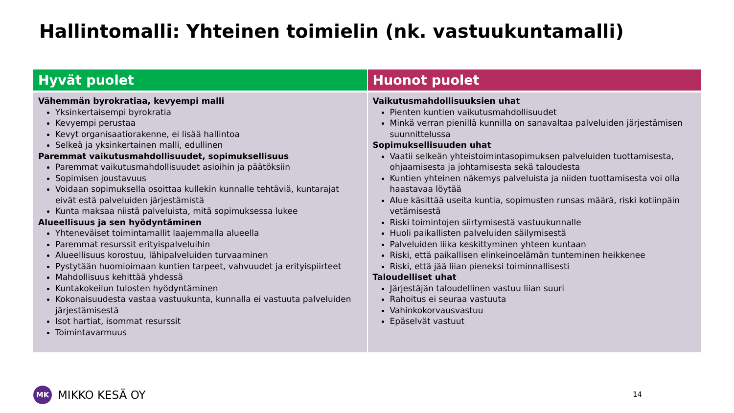Hallintomalli: Yhteinen toimielin (nk. vastuukuntamalli)
| Hyvät puolet | Huonot puolet |
| --- | --- |
| Vähemmän byrokratiaa, kevyempi malli Yksinkertaisempi byrokratia Kevyempi perustaa Kevyt organisaatiorakenne, ei lisää hallintoa Selkeä ja yksinkertainen malli, edullinen Paremmat vaikutusmahdollisuudet, sopimuksellisuus Paremmat vaikutusmahdollisuudet asioihin ja päätöksiin Sopimisen joustavuus Voidaan sopimuksella osoittaa kullekin kunnalle tehtäviä, kuntarajat eivät estä palveluiden järjestämistä Kunta maksaa niistä palveluista, mitä sopimuksessa lukee Alueellisuus ja sen hyödyntäminen Yhteneväiset toimintamallit laajemmalla alueella Paremmat resurssit erityispalveluihin Alueellisuus korostuu, lähipalveluiden turvaaminen Pystytään huomioimaan kuntien tarpeet, vahvuudet ja erityispiirteet Mahdollisuus kehittää yhdessä Kuntakokeilun tulosten hyödyntäminen Kokonaisuudesta vastaa vastuukunta, kunnalla ei vastuuta palveluiden järjestämisestä Isot hartiat, isommat resurssit Toimintavarmuus | Vaikutusmahdollisuuksien uhat Pienten kuntien vaikutusmahdollisuudet Minkä verran pienillä kunnilla on sanavaltaa palveluiden järjestämisen suunnittelussa Sopimuksellisuuden uhat Vaatii selkeän yhteistoimintasopimuksen palveluiden tuottamisesta, ohjaamisesta ja johtamisesta sekä taloudesta Kuntien yhteinen näkemys palveluista ja niiden tuottamisesta voi olla haastavaa löytää Alue käsittää useita kuntia, sopimusten runsas määrä, riski kotiinpäin vetämisestä Riski toimintojen siirtymisestä vastuukunnalle Huoli paikallisten palveluiden säilymisestä Palveluiden liika keskittyminen yhteen kuntaan Riski, että paikallisen elinkeinoelämän tunteminen heikkenee Riski, että jää liian pieneksi toiminnallisesti Taloudelliset uhat Järjestäjän taloudellinen vastuu liian suuri Rahoitus ei seuraa vastuuta Vahinkokorvausvastuu Epäselvät vastuut |
MK
MIKKO KESÄ OY
14